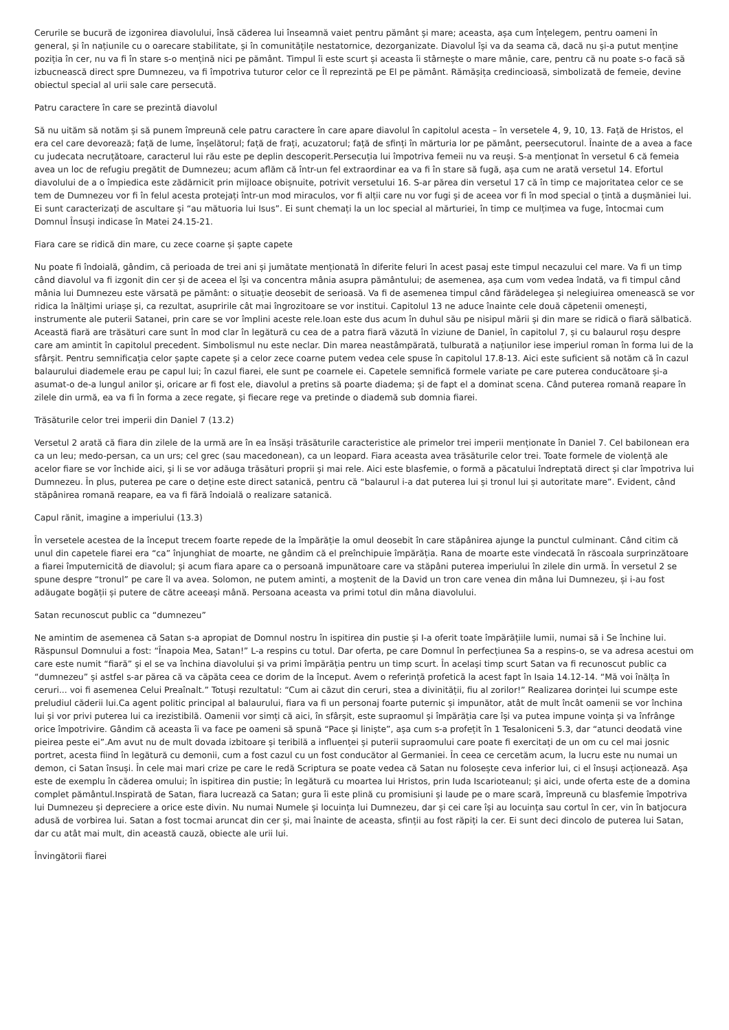Cerurile se bucură de izgonirea diavolului, însă căderea lui înseamnă vaiet pentru pământ și mare; aceasta, așa cum înțelegem, pentru oameni în general, și în națiunile cu o oarecare stabilitate, și în comunitățile nestatornice, dezorganizate. Diavolul își va da seama că, dacă nu și-a putut menține poziția în cer, nu va fi în stare s-o mențină nici pe pământ. Timpul îi este scurt și aceasta îi stârnește o mare mânie, care, pentru că nu poate s-o facă să izbucnească direct spre Dumnezeu, va fi împotriva tuturor celor ce Îl reprezintă pe El pe pământ. Rămășița credincioasă, simbolizată de femeie, devine obiectul special al urii sale care persecută.
Patru caractere în care se prezintă diavolul
Să nu uităm să notăm și să punem împreună cele patru caractere în care apare diavolul în capitolul acesta – în versetele 4, 9, 10, 13. Față de Hristos, el era cel care devorează; față de lume, înșelătorul; față de frați, acuzatorul; față de sfinți în mărturia lor pe pământ, peersecutorul. Înainte de a avea a face cu judecata necruțătoare, caracterul lui rău este pe deplin descoperit.Persecuția lui împotriva femeii nu va reuși. S-a menționat în versetul 6 că femeia avea un loc de refugiu pregătit de Dumnezeu; acum aflăm că într-un fel extraordinar ea va fi în stare să fugă, așa cum ne arată versetul 14. Efortul diavolului de a o împiedica este zădărnicit prin mijloace obișnuite, potrivit versetului 16. S-ar părea din versetul 17 că în timp ce majoritatea celor ce se tem de Dumnezeu vor fi în felul acesta protejați într-un mod miraculos, vor fi alții care nu vor fugi și de aceea vor fi în mod special o țintă a dușmăniei lui. Ei sunt caracterizați de ascultare și “au mătuoria lui Isus”. Ei sunt chemați la un loc special al mărturiei, în timp ce mulțimea va fuge, întocmai cum Domnul Însuși indicase în Matei 24.15-21.
Fiara care se ridică din mare, cu zece coarne și șapte capete
Nu poate fi îndoială, gândim, că perioada de trei ani și jumătate menționată în diferite feluri în acest pasaj este timpul necazului cel mare. Va fi un timp când diavolul va fi izgonit din cer și de aceea el își va concentra mânia asupra pământului; de asemenea, așa cum vom vedea îndată, va fi timpul când mânia lui Dumnezeu este vărsată pe pământ: o situație deosebit de serioasă. Va fi de asemenea timpul când fărădelegea și nelegiuirea omenească se vor ridica la înălțimi uriașe și, ca rezultat, asupririle cât mai îngrozitoare se vor institui. Capitolul 13 ne aduce înainte cele două căpetenii omenești, instrumente ale puterii Satanei, prin care se vor împlini aceste rele.Ioan este dus acum în duhul său pe nisipul mării și din mare se ridică o fiară sălbatică. Această fiară are trăsături care sunt în mod clar în legătură cu cea de a patra fiară văzută în viziune de Daniel, în capitolul 7, și cu balaurul roșu despre care am amintit în capitolul precedent. Simbolismul nu este neclar. Din marea neastâmpărată, tulburată a națiunilor iese imperiul roman în forma lui de la sfârșit. Pentru semnificația celor șapte capete și a celor zece coarne putem vedea cele spuse în capitolul 17.8-13. Aici este suficient să notăm că în cazul balaurului diademele erau pe capul lui; în cazul fiarei, ele sunt pe coarnele ei. Capetele semnifică formele variate pe care puterea conducătoare și-a asumat-o de-a lungul anilor și, oricare ar fi fost ele, diavolul a pretins să poarte diadema; și de fapt el a dominat scena. Când puterea romană reapare în zilele din urmă, ea va fi în forma a zece regate, și fiecare rege va pretinde o diademă sub domnia fiarei.
Trăsăturile celor trei imperii din Daniel 7 (13.2)
Versetul 2 arată că fiara din zilele de la urmă are în ea însăși trăsăturile caracteristice ale primelor trei imperii menționate în Daniel 7. Cel babilonean era ca un leu; medo-persan, ca un urs; cel grec (sau macedonean), ca un leopard. Fiara aceasta avea trăsăturile celor trei. Toate formele de violență ale acelor fiare se vor închide aici, și li se vor adăuga trăsături proprii și mai rele. Aici este blasfemie, o formă a păcatului îndreptată direct și clar împotriva lui Dumnezeu. În plus, puterea pe care o deține este direct satanică, pentru că “balaurul i-a dat puterea lui și tronul lui și autoritate mare”. Evident, când stăpânirea romană reapare, ea va fi fără îndoială o realizare satanică.
Capul rănit, imagine a imperiului (13.3)
În versetele acestea de la început trecem foarte repede de la împărăție la omul deosebit în care stăpânirea ajunge la punctul culminant. Când citim că unul din capetele fiarei era “ca” înjunghiat de moarte, ne gândim că el preînchipuie împărăția. Rana de moarte este vindecată în răscoala surprinzătoare a fiarei împuternicită de diavolul; și acum fiara apare ca o persoană impunătoare care va stăpâni puterea imperiului în zilele din urmă. În versetul 2 se spune despre “tronul” pe care îl va avea. Solomon, ne putem aminti, a moștenit de la David un tron care venea din mâna lui Dumnezeu, și i-au fost adăugate bogății și putere de către aceeași mână. Persoana aceasta va primi totul din mâna diavolului.
Satan recunoscut public ca “dumnezeu”
Ne amintim de asemenea că Satan s-a apropiat de Domnul nostru în ispitirea din pustie și I-a oferit toate împărățiile lumii, numai să i Se închine lui. Răspunsul Domnului a fost: “Înapoia Mea, Satan!” L-a respins cu totul. Dar oferta, pe care Domnul în perfecțiunea Sa a respins-o, se va adresa acestui om care este numit “fiară” și el se va închina diavolului și va primi împărăția pentru un timp scurt. În același timp scurt Satan va fi recunoscut public ca “dumnezeu” și astfel s-ar părea că va căpăta ceea ce dorim de la început. Avem o referință profetică la acest fapt în Isaia 14.12-14. “Mă voi înălța în ceruri... voi fi asemenea Celui Preaînalt.” Totuși rezultatul: “Cum ai căzut din ceruri, stea a divinității, fiu al zorilor!” Realizarea dorinței lui scumpe este preludiul căderii lui.Ca agent politic principal al balaurului, fiara va fi un personaj foarte puternic și impunător, atât de mult încât oamenii se vor închina lui și vor privi puterea lui ca irezistibilă. Oamenii vor simți că aici, în sfârșit, este supraomul și împărăția care își va putea impune voința și va înfrânge orice împotrivire. Gândim că aceasta îi va face pe oameni să spună “Pace și liniște”, așa cum s-a profețit în 1 Tesaloniceni 5.3, dar “atunci deodată vine pieirea peste ei”.Am avut nu de mult dovada izbitoare și teribilă a influenței și puterii supraomului care poate fi exercitați de un om cu cel mai josnic portret, acesta fiind în legătură cu demonii, cum a fost cazul cu un fost conducător al Germaniei. În ceea ce cercetăm acum, la lucru este nu numai un demon, ci Satan însuși. În cele mai mari crize pe care le redă Scriptura se poate vedea că Satan nu folosește ceva inferior lui, ci el însuși acționează. Așa este de exemplu în căderea omului; în ispitirea din pustie; în legătură cu moartea lui Hristos, prin Iuda Iscarioteanul; și aici, unde oferta este de a domina complet pământul.Inspirată de Satan, fiara lucrează ca Satan; gura îi este plină cu promisiuni și laude pe o mare scară, împreună cu blasfemie împotriva lui Dumnezeu și depreciere a orice este divin. Nu numai Numele și locuința lui Dumnezeu, dar și cei care își au locuința sau cortul în cer, vin în batjocura adusă de vorbirea lui. Satan a fost tocmai aruncat din cer și, mai înainte de aceasta, sfinții au fost răpiți la cer. Ei sunt deci dincolo de puterea lui Satan, dar cu atât mai mult, din această cauză, obiecte ale urii lui.
Învingătorii fiarei